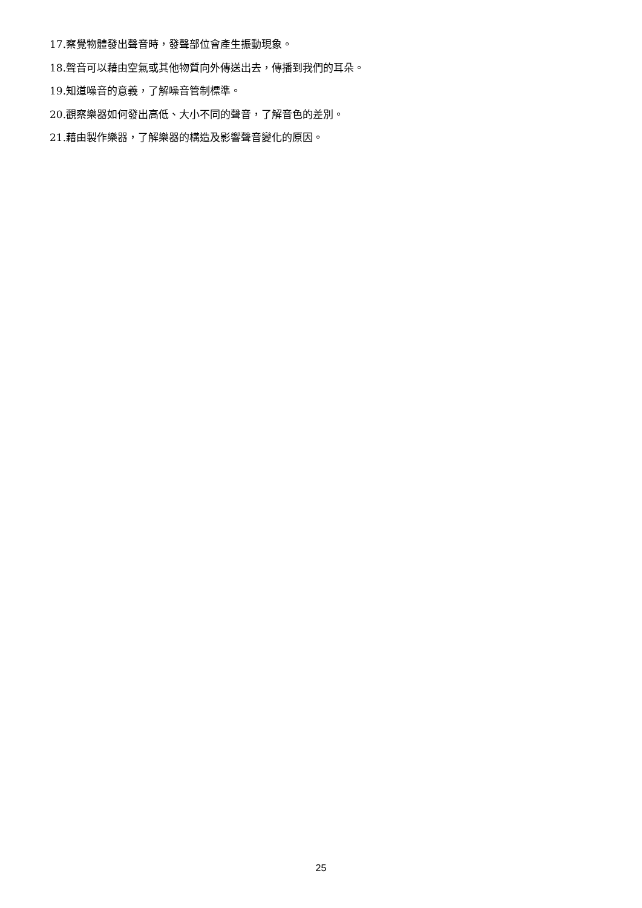17.察覺物體發出聲音時，發聲部位會產生振動現象。
18.聲音可以藉由空氣或其他物質向外傳送出去，傳播到我們的耳朵。
19.知道噪音的意義，了解噪音管制標準。
20.觀察樂器如何發出高低、大小不同的聲音，了解音色的差別。
21.藉由製作樂器，了解樂器的構造及影響聲音變化的原因。
25